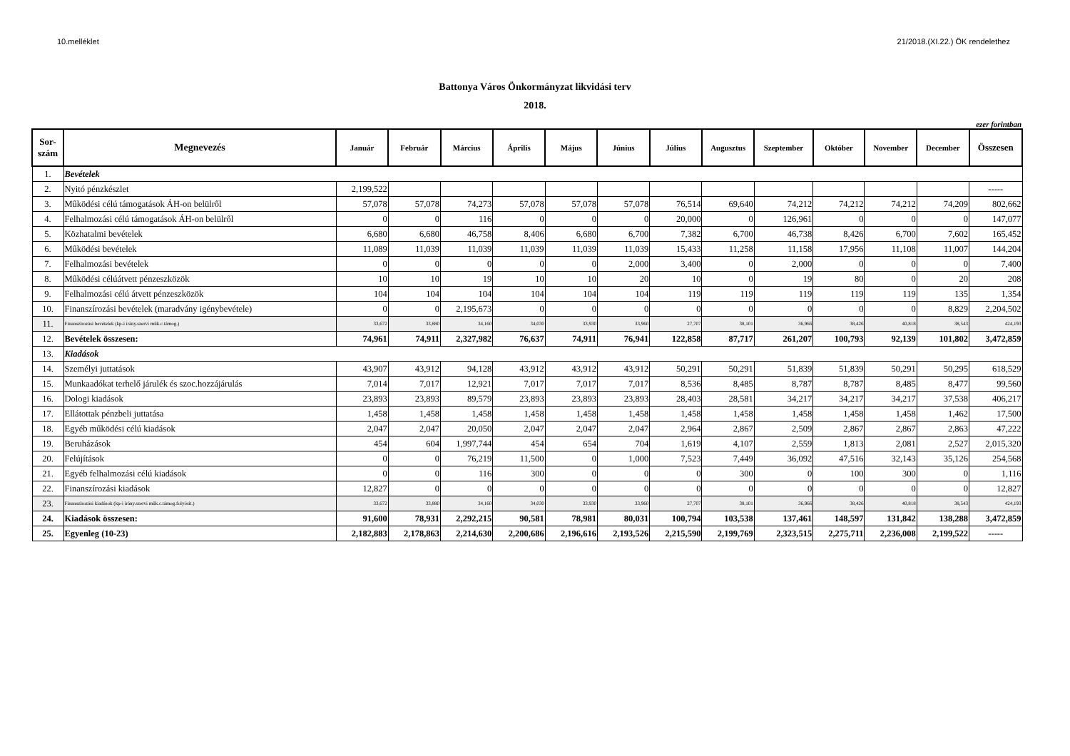10.melléklet 21/2018.(XI.22.) ÖK rendelethez
Battonya Város Önkormányzat likvidási terv
2018.
ezer forintban
| Sor- szám | Megnevezés | Január | Február | Március | Április | Május | Június | Július | Augusztus | Szeptember | Október | November | December | Összesen |
| --- | --- | --- | --- | --- | --- | --- | --- | --- | --- | --- | --- | --- | --- | --- |
| 1. | Bevételek | | | | | | | | | | | | | |
| 2. | Nyitó pénzkészlet | 2,199,522 | | | | | | | | | | | | ----- |
| 3. | Működési célú támogatások ÁH-on belülről | 57,078 | 57,078 | 74,273 | 57,078 | 57,078 | 57,078 | 76,514 | 69,640 | 74,212 | 74,212 | 74,212 | 74,209 | 802,662 |
| 4. | Felhalmozási célú támogatások ÁH-on belülről | 0 | 0 | 116 | 0 | 0 | 0 | 20,000 | 0 | 126,961 | 0 | 0 | 0 | 147,077 |
| 5. | Közhatalmi bevételek | 6,680 | 6,680 | 46,758 | 8,406 | 6,680 | 6,700 | 7,382 | 6,700 | 46,738 | 8,426 | 6,700 | 7,602 | 165,452 |
| 6. | Működési bevételek | 11,089 | 11,039 | 11,039 | 11,039 | 11,039 | 11,039 | 15,433 | 11,258 | 11,158 | 17,956 | 11,108 | 11,007 | 144,204 |
| 7. | Felhalmozási bevételek | 0 | 0 | 0 | 0 | 0 | 2,000 | 3,400 | 0 | 2,000 | 0 | 0 | 0 | 7,400 |
| 8. | Működési célúátvett pénzeszközök | 10 | 10 | 19 | 10 | 10 | 20 | 10 | 0 | 19 | 80 | 0 | 20 | 208 |
| 9. | Felhalmozási célú átvett pénzeszközök | 104 | 104 | 104 | 104 | 104 | 104 | 119 | 119 | 119 | 119 | 119 | 135 | 1,354 |
| 10. | Finanszírozási bevételek (maradvány igénybevétele) | 0 | 0 | 2,195,673 | 0 | 0 | 0 | 0 | 0 | 0 | 0 | 0 | 8,829 | 2,204,502 |
| 11. | Finanszírozási bevételek (kp-i irány.szervi műk.c.támog.) | 33,672 | 33,880 | 34,160 | 34,030 | 33,930 | 33,960 | 27,707 | 38,101 | 36,966 | 38,426 | 40,818 | 38,543 | 424,193 |
| 12. | Bevételek összesen: | 74,961 | 74,911 | 2,327,982 | 76,637 | 74,911 | 76,941 | 122,858 | 87,717 | 261,207 | 100,793 | 92,139 | 101,802 | 3,472,859 |
| 13. | Kiadások | | | | | | | | | | | | | |
| 14. | Személyi juttatások | 43,907 | 43,912 | 94,128 | 43,912 | 43,912 | 43,912 | 50,291 | 50,291 | 51,839 | 51,839 | 50,291 | 50,295 | 618,529 |
| 15. | Munkaadókat terhelő járulék és szoc.hozzájárulás | 7,014 | 7,017 | 12,921 | 7,017 | 7,017 | 7,017 | 8,536 | 8,485 | 8,787 | 8,787 | 8,485 | 8,477 | 99,560 |
| 16. | Dologi kiadások | 23,893 | 23,893 | 89,579 | 23,893 | 23,893 | 23,893 | 28,403 | 28,581 | 34,217 | 34,217 | 34,217 | 37,538 | 406,217 |
| 17. | Ellátottak pénzbeli juttatása | 1,458 | 1,458 | 1,458 | 1,458 | 1,458 | 1,458 | 1,458 | 1,458 | 1,458 | 1,458 | 1,458 | 1,462 | 17,500 |
| 18. | Egyéb működési célú kiadások | 2,047 | 2,047 | 20,050 | 2,047 | 2,047 | 2,047 | 2,964 | 2,867 | 2,509 | 2,867 | 2,867 | 2,863 | 47,222 |
| 19. | Beruházások | 454 | 604 | 1,997,744 | 454 | 654 | 704 | 1,619 | 4,107 | 2,559 | 1,813 | 2,081 | 2,527 | 2,015,320 |
| 20. | Felújítások | 0 | 0 | 76,219 | 11,500 | 0 | 1,000 | 7,523 | 7,449 | 36,092 | 47,516 | 32,143 | 35,126 | 254,568 |
| 21. | Egyéb felhalmozási célú kiadások | 0 | 0 | 116 | 300 | 0 | 0 | 0 | 300 | 0 | 100 | 300 | 0 | 1,116 |
| 22. | Finanszírozási kiadások | 12,827 | 0 | 0 | 0 | 0 | 0 | 0 | 0 | 0 | 0 | 0 | 0 | 12,827 |
| 23. | Finanszírozási kiadások (kp-i irány.szervi műk.c.támog.folyósít.) | 33,672 | 33,880 | 34,160 | 34,030 | 33,930 | 33,960 | 27,707 | 38,101 | 36,966 | 38,426 | 40,818 | 38,543 | 424,193 |
| 24. | Kiadások összesen: | 91,600 | 78,931 | 2,292,215 | 90,581 | 78,981 | 80,031 | 100,794 | 103,538 | 137,461 | 148,597 | 131,842 | 138,288 | 3,472,859 |
| 25. | Egyenleg (10-23) | 2,182,883 | 2,178,863 | 2,214,630 | 2,200,686 | 2,196,616 | 2,193,526 | 2,215,590 | 2,199,769 | 2,323,515 | 2,275,711 | 2,236,008 | 2,199,522 | ----- |